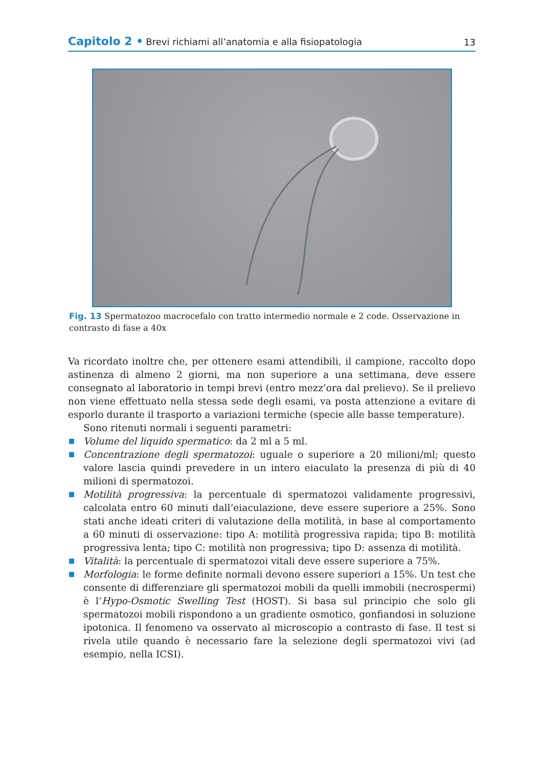Capitolo 2 • Brevi richiami all’anatomia e alla fisiopatologia
13
Fig. 13 Spermatozoo macrocefalo con tratto intermedio normale e 2 code. Osservazione in contrasto di fase a 40x
Va ricordato inoltre che, per ottenere esami attendibili, il campione, raccolto dopo astinenza di almeno 2 giorni, ma non superiore a una settimana, deve essere consegnato al laboratorio in tempi brevi (entro mezz’ora dal prelievo). Se il prelievo non viene effettuato nella stessa sede degli esami, va posta attenzione a evitare di esporlo durante il trasporto a variazioni termiche (specie alle basse temperature).
Sono ritenuti normali i seguenti parametri:
Volume del liquido spermatico: da 2 ml a 5 ml.
Concentrazione degli spermatozoi: uguale o superiore a 20 milioni/ml; questo valore lascia quindi prevedere in un intero eiaculato la presenza di più di 40 milioni di spermatozoi.
Motilità progressiva: la percentuale di spermatozoi validamente progressivi, calcolata entro 60 minuti dall’eiaculazione, deve essere superiore a 25%. Sono stati anche ideati criteri di valutazione della motilità, in base al comportamento a 60 minuti di osservazione: tipo A: motilità progressiva rapida; tipo B: motilità progressiva lenta; tipo C: motilità non progressiva; tipo D: assenza di motilità.
Vitalità: la percentuale di spermatozoi vitali deve essere superiore a 75%.
Morfologia: le forme definite normali devono essere superiori a 15%. Un test che consente di differenziare gli spermatozoi mobili da quelli immobili (necrospermi) è l’Hypo-Osmotic Swelling Test (HOST). Si basa sul principio che solo gli spermatozoi mobili rispondono a un gradiente osmotico, gonfiandosi in soluzione ipotonica. Il fenomeno va osservato al microscopio a contrasto di fase. Il test si rivela utile quando è necessario fare la selezione degli spermatozoi vivi (ad esempio, nella ICSI).